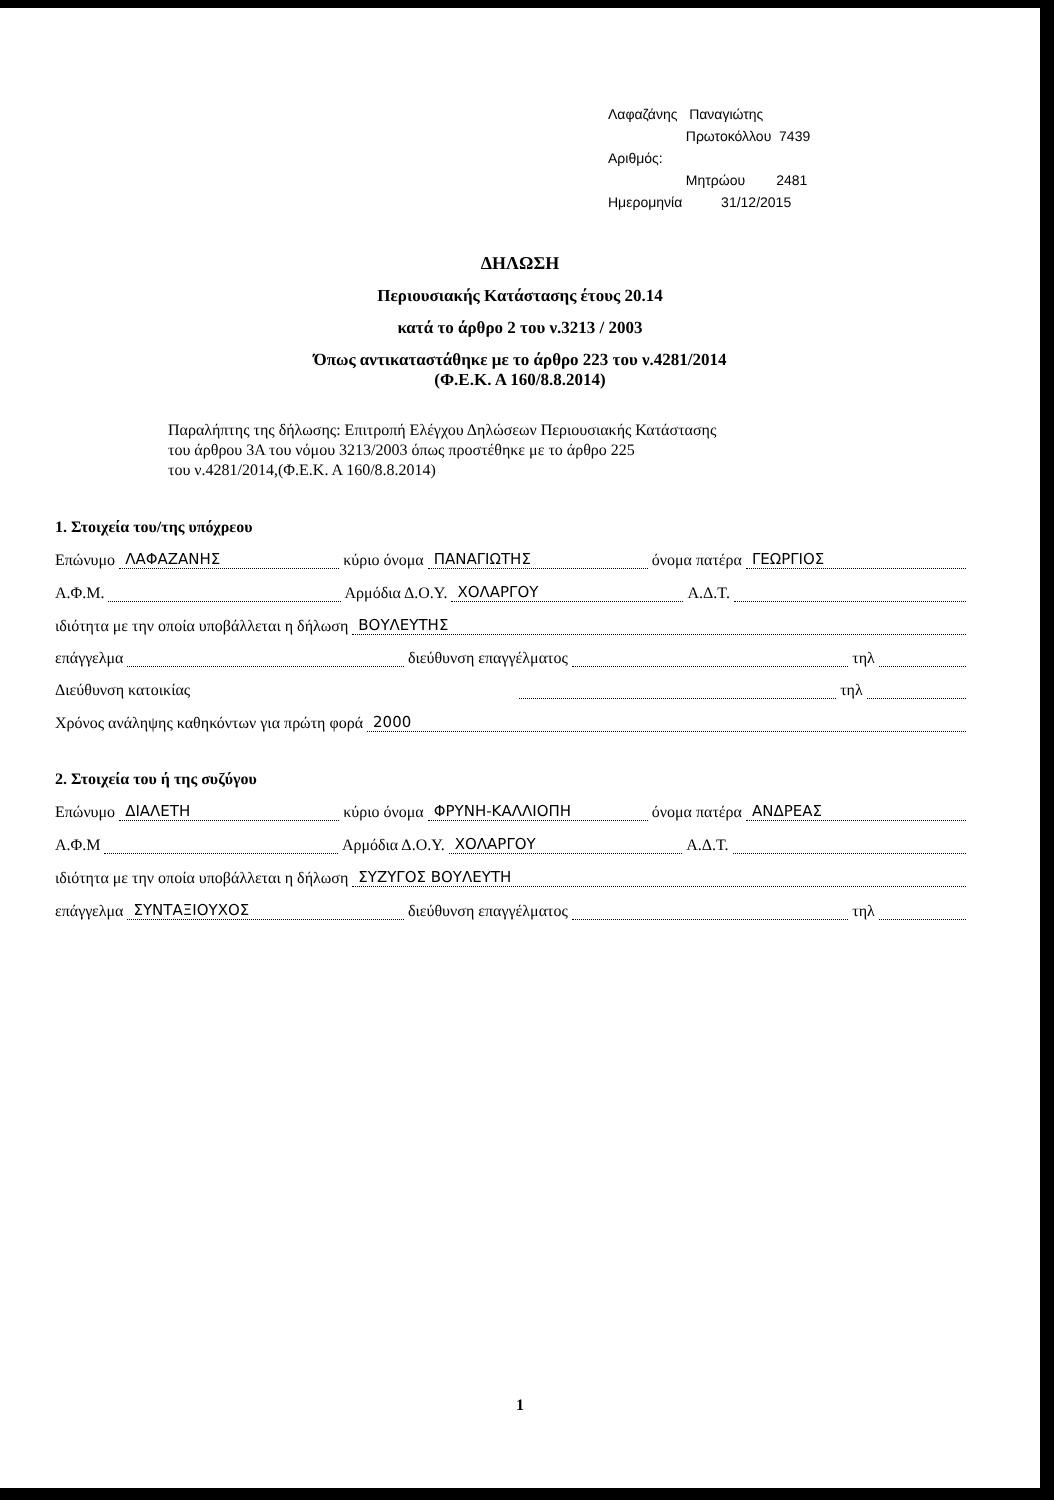Λαφαζάνης Παναγιώτης
Πρωτοκόλλου 7439
Αριθμός:
Μητρώου 2481
Ημερομηνία 31/12/2015
ΔΗΛΩΣΗ
Περιουσιακής Κατάστασης έτους 20.14
κατά το άρθρο 2 του ν.3213 / 2003
Όπως αντικαταστάθηκε με το άρθρο 223 του ν.4281/2014
(Φ.Ε.Κ. Α 160/8.8.2014)
Παραλήπτης της δήλωσης: Επιτροπή Ελέγχου Δηλώσεων Περιουσιακής Κατάστασης
του άρθρου 3Α του νόμου 3213/2003 όπως προστέθηκε με το άρθρο 225
του ν.4281/2014,(Φ.Ε.Κ. Α 160/8.8.2014)
1. Στοιχεία του/της υπόχρεου
Επώνυμο ΛΑΦΑΖΑΝΗΣ κύριο όνομα ΠΑΝΑΓΙΩΤΗΣ όνομα πατέρα ΓΕΩΡΓΙΟΣ
Α.Φ.Μ. Αρμόδια Δ.Ο.Υ. ΧΟΛΑΡΓΟΥ Α.Δ.Τ.
ιδιότητα με την οποία υποβάλλεται η δήλωση ΒΟΥΛΕΥΤΗΣ
επάγγελμα διεύθυνση επαγγέλματος τηλ
Διεύθυνση κατοικίας τηλ
Χρόνος ανάληψης καθηκόντων για πρώτη φορά 2000
2. Στοιχεία του ή της συζύγου
Επώνυμο ΔΙΑΛΕΤΗ κύριο όνομα ΦΡΥΝΗ-ΚΑΛΛΙΟΠΗ όνομα πατέρα ΑΝΔΡΕΑΣ
Α.Φ.Μ Αρμόδια Δ.Ο.Υ. ΧΟΛΑΡΓΟΥ Α.Δ.Τ.
ιδιότητα με την οποία υποβάλλεται η δήλωση ΣΥΖΥΓΟΣ ΒΟΥΛΕΥΤΗ
επάγγελμα ΣΥΝΤΑΞΙΟΥΧΟΣ διεύθυνση επαγγέλματος τηλ
1